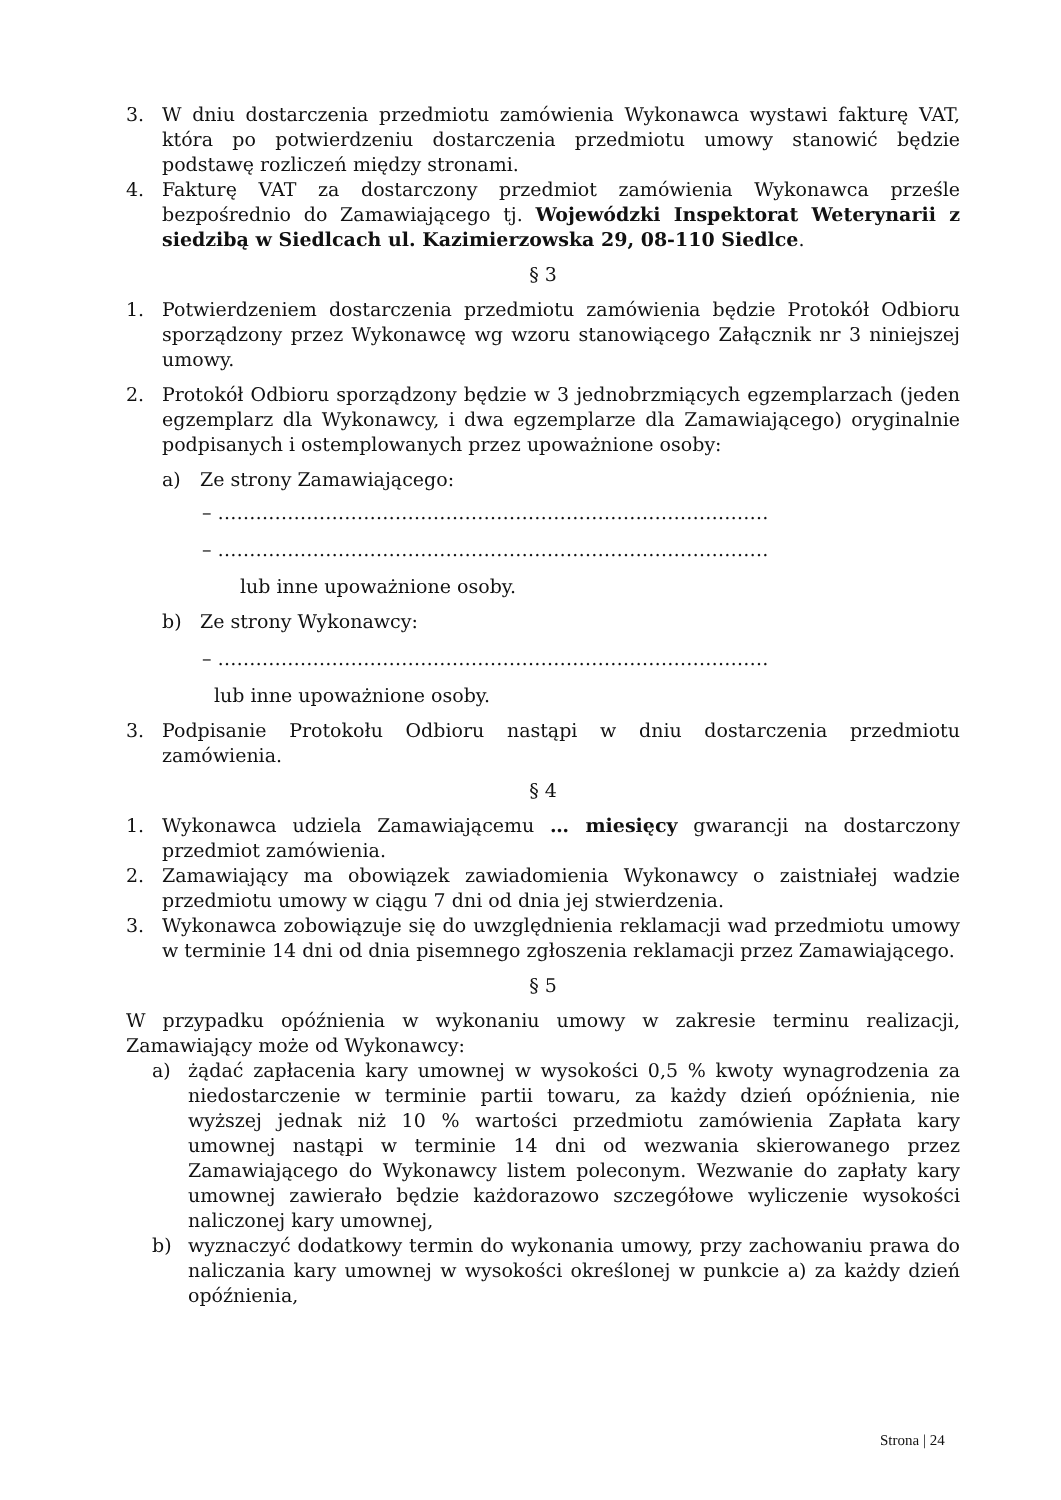3. W dniu dostarczenia przedmiotu zamówienia Wykonawca wystawi fakturę VAT, która po potwierdzeniu dostarczenia przedmiotu umowy stanowić będzie podstawę rozliczeń między stronami.
4. Fakturę VAT za dostarczony przedmiot zamówienia Wykonawca prześle bezpośrednio do Zamawiającego tj. Wojewódzki Inspektorat Weterynarii z siedzibą w Siedlcach ul. Kazimierzowska 29, 08-110 Siedlce.
§ 3
1. Potwierdzeniem dostarczenia przedmiotu zamówienia będzie Protokół Odbioru sporządzony przez Wykonawcę wg wzoru stanowiącego Załącznik nr 3 niniejszej umowy.
2. Protokół Odbioru sporządzony będzie w 3 jednobrzmiących egzemplarzach (jeden egzemplarz dla Wykonawcy, i dwa egzemplarze dla Zamawiającego) oryginalnie podpisanych i ostemplowanych przez upoważnione osoby:
a) Ze strony Zamawiającego:
– ……………………………………………………………………………
– ……………………………………………………………………………
lub inne upoważnione osoby.
b) Ze strony Wykonawcy:
– ……………………………………………………………………………
lub inne upoważnione osoby.
3. Podpisanie Protokołu Odbioru nastąpi w dniu dostarczenia przedmiotu zamówienia.
§ 4
1. Wykonawca udziela Zamawiającemu … miesięcy gwarancji na dostarczony przedmiot zamówienia.
2. Zamawiający ma obowiązek zawiadomienia Wykonawcy o zaistniałej wadzie przedmiotu umowy w ciągu 7 dni od dnia jej stwierdzenia.
3. Wykonawca zobowiązuje się do uwzględnienia reklamacji wad przedmiotu umowy w terminie 14 dni od dnia pisemnego zgłoszenia reklamacji przez Zamawiającego.
§ 5
W przypadku opóźnienia w wykonaniu umowy w zakresie terminu realizacji, Zamawiający może od Wykonawcy:
a) żądać zapłacenia kary umownej w wysokości 0,5 % kwoty wynagrodzenia za niedostarczenie w terminie partii towaru, za każdy dzień opóźnienia, nie wyższej jednak niż 10 % wartości przedmiotu zamówienia Zapłata kary umownej nastąpi w terminie 14 dni od wezwania skierowanego przez Zamawiającego do Wykonawcy listem poleconym. Wezwanie do zapłaty kary umownej zawierało będzie każdorazowo szczegółowe wyliczenie wysokości naliczonej kary umownej,
b) wyznaczyć dodatkowy termin do wykonania umowy, przy zachowaniu prawa do naliczania kary umownej w wysokości określonej w punkcie a) za każdy dzień opóźnienia,
Strona | 24